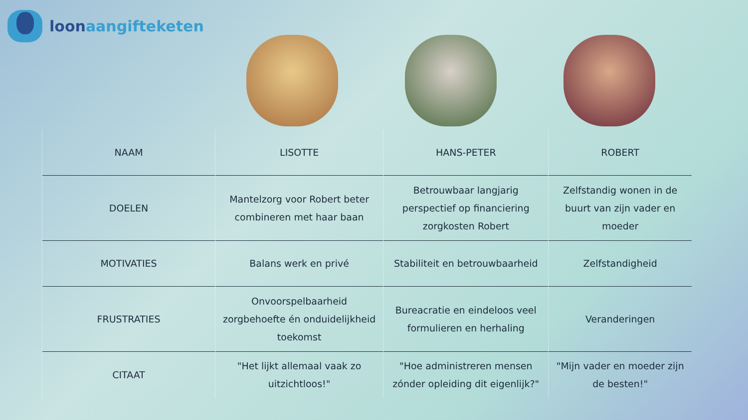loonaangifteketen
| NAAM | LISOTTE | HANS-PETER | ROBERT |
| DOELEN | Mantelzorg voor Robert beter combineren met haar baan | Betrouwbaar langjarig perspectief op financiering zorgkosten Robert | Zelfstandig wonen in de buurt van zijn vader en moeder |
| MOTIVATIES | Balans werk en privé | Stabiliteit en betrouwbaarheid | Zelfstandigheid |
| FRUSTRATIES | Onvoorspelbaarheid zorgbehoefte én onduidelijkheid toekomst | Bureacratie en eindeloos veel formulieren en herhaling | Veranderingen |
| CITAAT | "Het lijkt allemaal vaak zo uitzichtloos!" | "Hoe administreren mensen zónder opleiding dit eigenlijk?" | "Mijn vader en moeder zijn de besten!" |